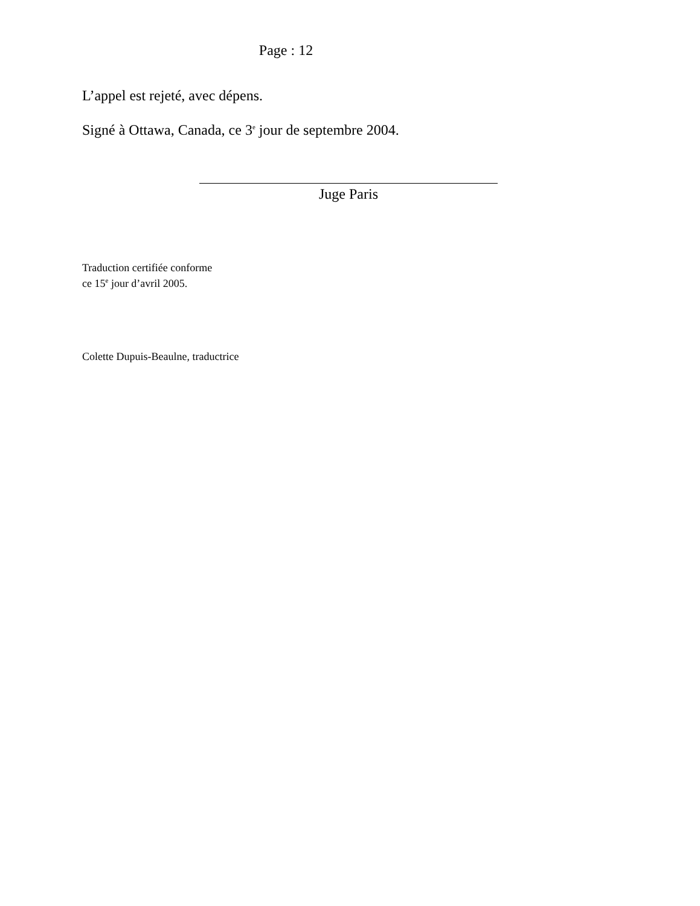Page : 12
L’appel est rejeté, avec dépens.
Signé à Ottawa, Canada, ce 3<sup>e</sup> jour de septembre 2004.
Juge Paris
Traduction certifiée conforme
ce 15<sup>e</sup> jour d’avril 2005.
Colette Dupuis-Beaulne, traductrice